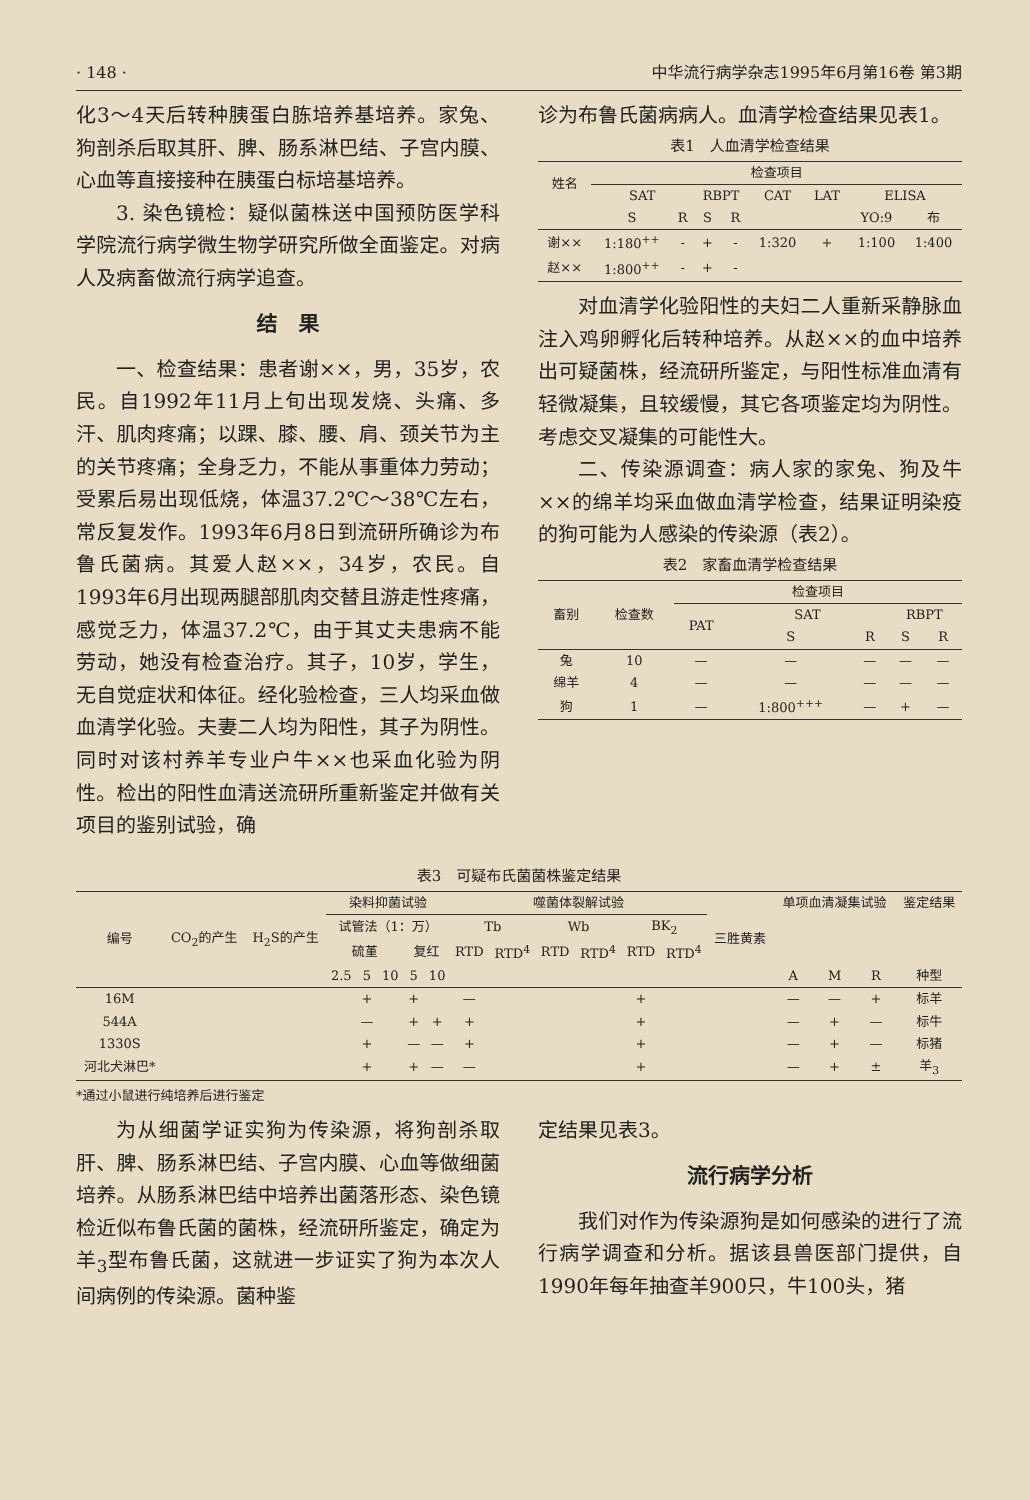· 148 · 中华流行病学杂志1995年6月第16卷 第3期
化3～4天后转种胰蛋白胨培养基培养。家兔、狗剖杀后取其肝、脾、肠系淋巴结、子宫内膜、心血等直接接种在胰蛋白标培基培养。
3. 染色镜检：疑似菌株送中国预防医学科学院流行病学微生物学研究所做全面鉴定。对病人及病畜做流行病学追查。
结　果
一、检查结果：患者谢××，男，35岁，农民。自1992年11月上旬出现发烧、头痛、多汗、肌肉疼痛；以踝、膝、腰、肩、颈关节为主的关节疼痛；全身乏力，不能从事重体力劳动；受累后易出现低烧，体温37.2℃～38℃左右，常反复发作。1993年6月8日到流研所确诊为布鲁氏菌病。其爱人赵××，34岁，农民。自1993年6月出现两腿部肌肉交替且游走性疼痛，感觉乏力，体温37.2℃，由于其丈夫患病不能劳动，她没有检查治疗。其子，10岁，学生，无自觉症状和体征。经化验检查，三人均采血做血清学化验。夫妻二人均为阳性，其子为阴性。同时对该村养羊专业户牛××也采血化验为阴性。检出的阳性血清送流研所重新鉴定并做有关项目的鉴别试验，确
诊为布鲁氏菌病病人。血清学检查结果见表1。
表1 人血清学检查结果
| 姓名 | 检查项目 | | | | | | | |
| | SAT | | RBPT | | CAT | LAT | ELISA | |
| | S | R | S | R | | | YO:9 | 布 |
| 谢×× | 1:180<sup>++</sup> | - | + | - | 1:320 | + | 1:100 | 1:400 |
| 赵×× | 1:800<sup>++</sup> | - | + | - | | | | |
对血清学化验阳性的夫妇二人重新采静脉血注入鸡卵孵化后转种培养。从赵××的血中培养出可疑菌株，经流研所鉴定，与阳性标准血清有轻微凝集，且较缓慢，其它各项鉴定均为阴性。考虑交叉凝集的可能性大。
二、传染源调查：病人家的家兔、狗及牛××的绵羊均采血做血清学检查，结果证明染疫的狗可能为人感染的传染源（表2）。
表2 家畜血清学检查结果
| 畜别 | 检查数 | 检查项目 | | | | |
| | | PAT | SAT | | RBPT | |
| | | | S | R | S | R |
| 兔 | 10 | — | — | — | — | — |
| 绵羊 | 4 | — | — | — | — | — |
| 狗 | 1 | — | 1:800<sup>+++</sup> | — | + | — |
表3 可疑布氏菌菌株鉴定结果
| 编号 | CO<sub>2</sub>的产生 | H<sub>2</sub>S的产生 | 染料抑菌试验 | | | | | 噬菌体裂解试验 | | | | | | 三胜黄素 | 单项血清凝集试验 | | | 鉴定结果 |
| | | | 试管法（1：万） | | | | | Tb | | Wb | | BK<sub>2</sub> | | | | | | |
| | | | 硫堇 | | | 复红 | | RTD | RTD<sup>4</sup> | RTD | RTD<sup>4</sup> | RTD | RTD<sup>4</sup> | | | | | |
| | | | 2.5 | 5 | 10 | 5 | 10 | | | | | | | | A | M | R | 种型 |
| 16M | | | | + | | + | | — | | | | + | | | — | — | + | 标羊 |
| 544A | | | | — | | + | + | + | | | | + | | | — | + | — | 标牛 |
| 1330S | | | | + | | — | — | + | | | | + | | | — | + | — | 标猪 |
| 河北犬淋巴* | | | | + | | + | — | — | | | | + | | | — | + | ± | 羊<sub>3</sub> |
*通过小鼠进行纯培养后进行鉴定
为从细菌学证实狗为传染源，将狗剖杀取肝、脾、肠系淋巴结、子宫内膜、心血等做细菌培养。从肠系淋巴结中培养出菌落形态、染色镜检近似布鲁氏菌的菌株，经流研所鉴定，确定为羊<sub>3</sub>型布鲁氏菌，这就进一步证实了狗为本次人间病例的传染源。菌种鉴
定结果见表3。
流行病学分析
我们对作为传染源狗是如何感染的进行了流行病学调查和分析。据该县兽医部门提供，自1990年每年抽查羊900只，牛100头，猪